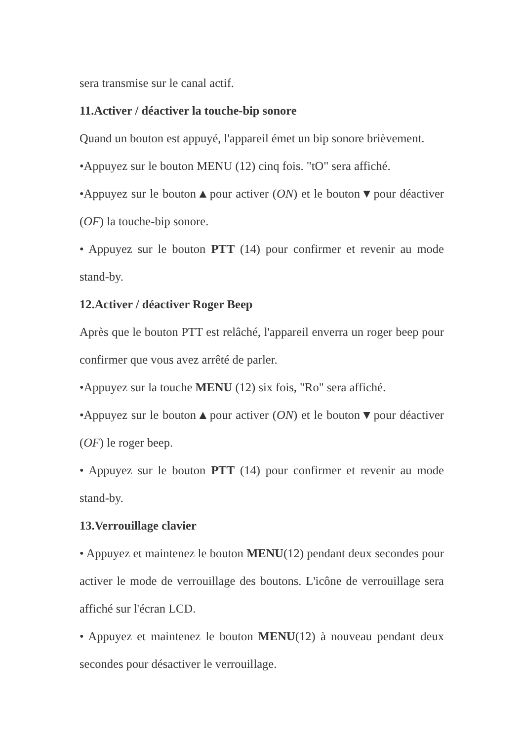sera transmise sur le canal actif.
11.Activer / déactiver la touche-bip sonore
Quand un bouton est appuyé, l'appareil émet un bip sonore brièvement.
•Appuyez sur le bouton MENU (12) cinq fois. "tO" sera affiché.
•Appuyez sur le bouton▲pour activer (ON) et le bouton▼pour déactiver (OF) la touche-bip sonore.
• Appuyez sur le bouton PTT (14) pour confirmer et revenir au mode stand-by.
12.Activer / déactiver Roger Beep
Après que le bouton PTT est relâché, l'appareil enverra un roger beep pour confirmer que vous avez arrêté de parler.
•Appuyez sur la touche MENU (12) six fois, "Ro" sera affiché.
•Appuyez sur le bouton▲pour activer (ON) et le bouton▼pour déactiver (OF) le roger beep.
• Appuyez sur le bouton PTT (14) pour confirmer et revenir au mode stand-by.
13.Verrouillage clavier
• Appuyez et maintenez le bouton MENU(12) pendant deux secondes pour activer le mode de verrouillage des boutons. L'icône de verrouillage sera affiché sur l'écran LCD.
• Appuyez et maintenez le bouton MENU(12) à nouveau pendant deux secondes pour désactiver le verrouillage.